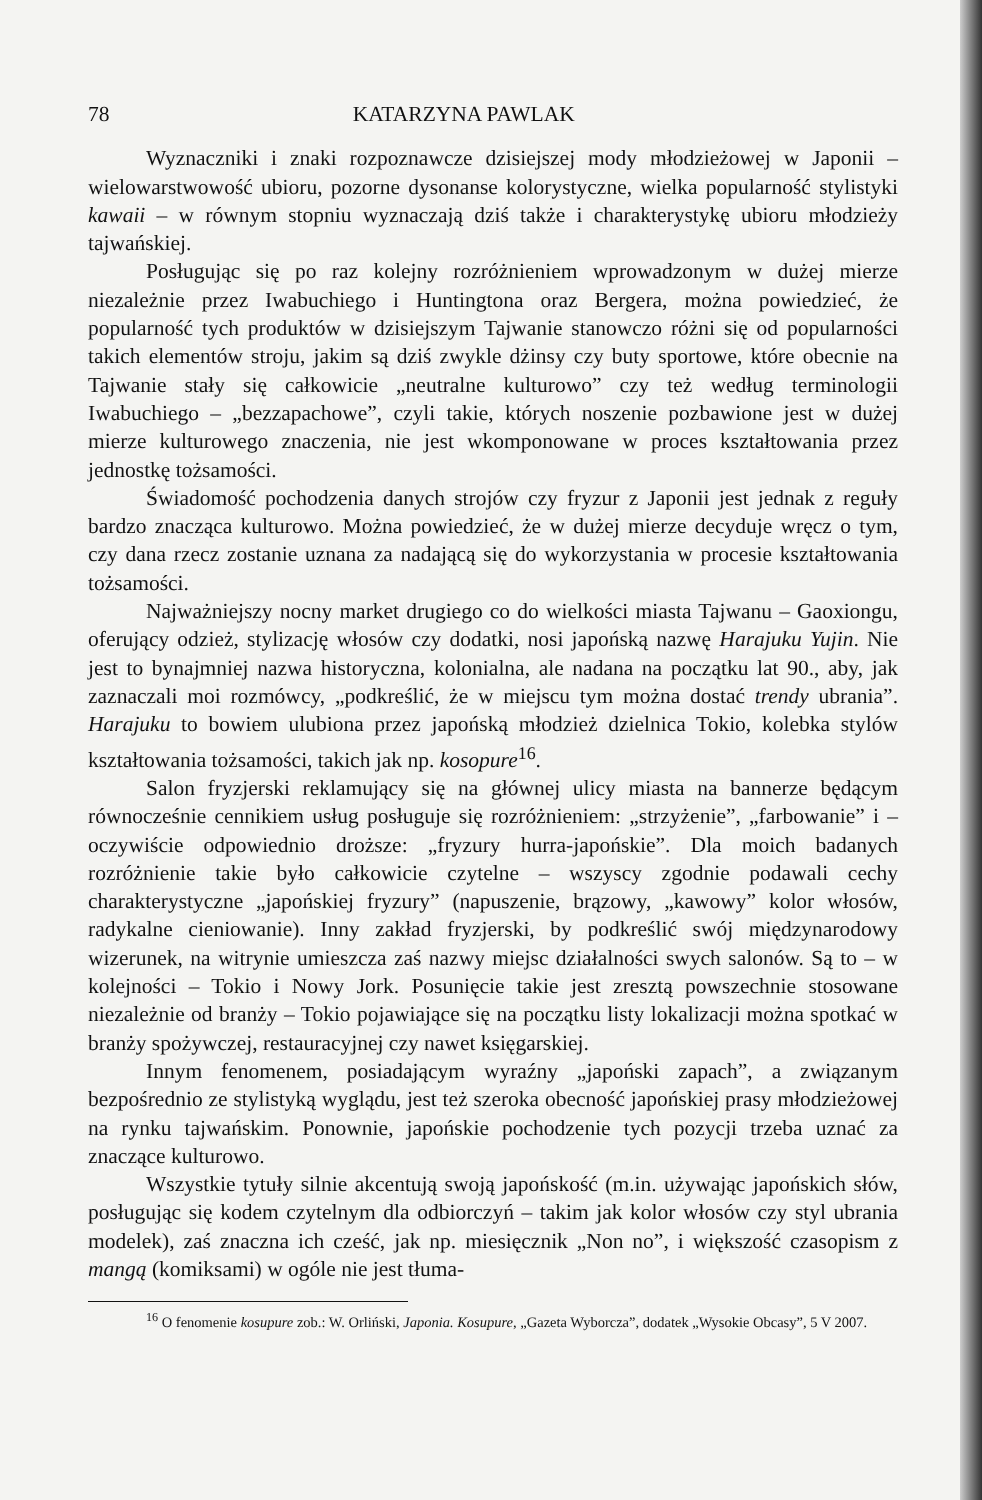78 KATARZYNA PAWLAK
Wyznaczniki i znaki rozpoznawcze dzisiejszej mody młodzieżowej w Japonii – wielowarstwowość ubioru, pozorne dysonanse kolorystyczne, wielka popularność stylistyki kawaii – w równym stopniu wyznaczają dziś także i charakterystykę ubioru młodzieży tajwańskiej.
Posługując się po raz kolejny rozróżnieniem wprowadzonym w dużej mierze niezależnie przez Iwabuchiego i Huntingtona oraz Bergera, można powiedzieć, że popularność tych produktów w dzisiejszym Tajwanie stanowczo różni się od popularności takich elementów stroju, jakim są dziś zwykle dżinsy czy buty sportowe, które obecnie na Tajwanie stały się całkowicie „neutralne kulturowo” czy też według terminologii Iwabuchiego – „bezzapachowe”, czyli takie, których noszenie pozbawione jest w dużej mierze kulturowego znaczenia, nie jest wkomponowane w proces kształtowania przez jednostkę tożsamości.
Świadomość pochodzenia danych strojów czy fryzur z Japonii jest jednak z reguły bardzo znacząca kulturowo. Można powiedzieć, że w dużej mierze decyduje wręcz o tym, czy dana rzecz zostanie uznana za nadającą się do wykorzystania w procesie kształtowania tożsamości.
Najważniejszy nocny market drugiego co do wielkości miasta Tajwanu – Gaoxiongu, oferujący odzież, stylizację włosów czy dodatki, nosi japońską nazwę Harajuku Yujin. Nie jest to bynajmniej nazwa historyczna, kolonialna, ale nadana na początku lat 90., aby, jak zaznaczali moi rozmówcy, „podkreślić, że w miejscu tym można dostać trendy ubrania”. Harajuku to bowiem ulubiona przez japońską młodzież dzielnica Tokio, kolebka stylów kształtowania tożsamości, takich jak np. kosopure<sup>16</sup>.
Salon fryzjerski reklamujący się na głównej ulicy miasta na bannerze będącym równocześnie cennikiem usług posługuje się rozróżnieniem: „strzyżenie”, „farbowanie” i – oczywiście odpowiednio droższe: „fryzury hurra-japońskie”. Dla moich badanych rozróżnienie takie było całkowicie czytelne – wszyscy zgodnie podawali cechy charakterystyczne „japońskiej fryzury” (napuszenie, brązowy, „kawowy” kolor włosów, radykalne cieniowanie). Inny zakład fryzjerski, by podkreślić swój międzynarodowy wizerunek, na witrynie umieszcza zaś nazwy miejsc działalności swych salonów. Są to – w kolejności – Tokio i Nowy Jork. Posunięcie takie jest zresztą powszechnie stosowane niezależnie od branży – Tokio pojawiające się na początku listy lokalizacji można spotkać w branży spożywczej, restauracyjnej czy nawet księgarskiej.
Innym fenomenem, posiadającym wyraźny „japoński zapach”, a związanym bezpośrednio ze stylistyką wyglądu, jest też szeroka obecność japońskiej prasy młodzieżowej na rynku tajwańskim. Ponownie, japońskie pochodzenie tych pozycji trzeba uznać za znaczące kulturowo.
Wszystkie tytuły silnie akcentują swoją japońskość (m.in. używając japońskich słów, posługując się kodem czytelnym dla odbiorczyń – takim jak kolor włosów czy styl ubrania modelek), zaś znaczna ich cześć, jak np. miesięcznik „Non no”, i większość czasopism z mangą (komiksami) w ogóle nie jest tłuma-
<sup>16</sup> O fenomenie kosupure zob.: W. Orliński, Japonia. Kosupure, „Gazeta Wyborcza”, dodatek „Wysokie Obcasy”, 5 V 2007.